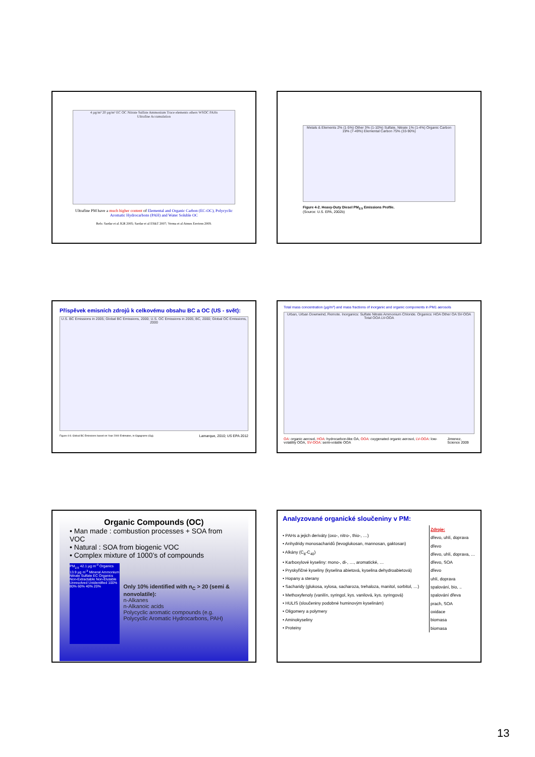4 µg/m³ 20 µg/m³ EC OC Nitrate Sulfate Ammonium Trace elements others WSOC PAHs
Ultrafine Accumulation
Ultrafine PM have a much higher content of Elemental and Organic Carbon (EC-OC), Polycyclic Aromatic Hydrocarbons (PAH) and Water Soluble OC
Refs: Sardar et al JGR 2005; Sardar et al ES&T 2007; Verma et al Atmos Environ 2009.
Metals & Elements 2% (1-5%) Other 3% (1-10%) Sulfate, Nitrate 1% (1-4%) Organic Carbon 19% (7-49%) Elemental Carbon 75% (33-90%)
Figure 4-2. Heavy-Duty Diesel PM<sub>2.5</sub> Emissions Profile.
(Source: U.S. EPA, 2002b)
Příspěvek emisních zdrojů k celkovému obsahu BC a OC (US - svět):
U.S. BC Emissions in 2005; Global BC Emissions, 2000; U.S. OC Emissions in 2005; BC, 2000; Global OC Emissions, 2000
Figure 4-8. Global BC Emissions based on Year 2000 Estimates, in Gigagrams (Gg). Lamarque, 2010; US EPA 2012
Total mass concentration (µg/m³) and mass fractions of inorganic and organic components in PM1 aerosols
Urban, Urban Downwind, Remote. Inorganics: Sulfate Nitrate Ammonium Chloride. Organics: HOA Other OA SV-OOA Total OOA LV-OOA
OA: organic aerosol, HOA: hydrocarbon-like OA, OOA: oxygenated organic aerosol, LV-OOA: low-volatility OOA, SV-OOA: semi-volatile OOA Jimenez, Science 2009
Organic Compounds (OC)
• Man made : combustion processes + SOA from VOC
• Natural : SOA from biogenic VOC
• Complex mixture of 1000’s of compounds
PM<sub>2.5</sub> 42.1 µg m<sup>-3</sup> Organics 13.9 µg m<sup>-3</sup> Mineral Ammonium Nitrate Sulfate EC Organics Non-Extractable Non-Elutable Unresolved Unidentified 100% 80% 60% 40% 20%
Only 10% identified with n<sub>C</sub> > 20 (semi & nonvolatile):
n-Alkanes
n-Alkanoic acids
Polycyclic aromatic compounds (e.g. Polycyclic Aromatic Hydrocarbons, PAH)
Analyzované organické sloučeniny v PM:
• PAHs a jejich deriváty (oxo-, nitro-, thio-, …)
• Anhydridy monosacharidů (levoglukosan, mannosan, gaktosan)
• Alkány (C<sub>8</sub>-C<sub>40</sub>)
• Karboxylové kyseliny: mono-, di-, …, aromatické, …
• Pryskyřičné kyseliny (kyselina abietová, kyselina dehydroabietová)
• Hopany a sterany
• Sacharidy (glukosa, xylosa, sacharoza, trehaloza, manitol, sorbitol, …)
• Methoxyfenoly (vanilín, syringol, kys. vanilová, kys. syringová)
• HULIS (sloučeniny podobné huminovým kyselinám)
• Oligomery a polymery
• Aminokyseliny
• Proteiny
Zdroje:
dřevo, uhlí, doprava
dřevo
dřevo, uhlí, doprava, …
dřevo, SOA
dřevo
uhlí, doprava
spalování, bio, ..
spalování dřeva
prach, SOA
oxidace
biomasa
biomasa
13